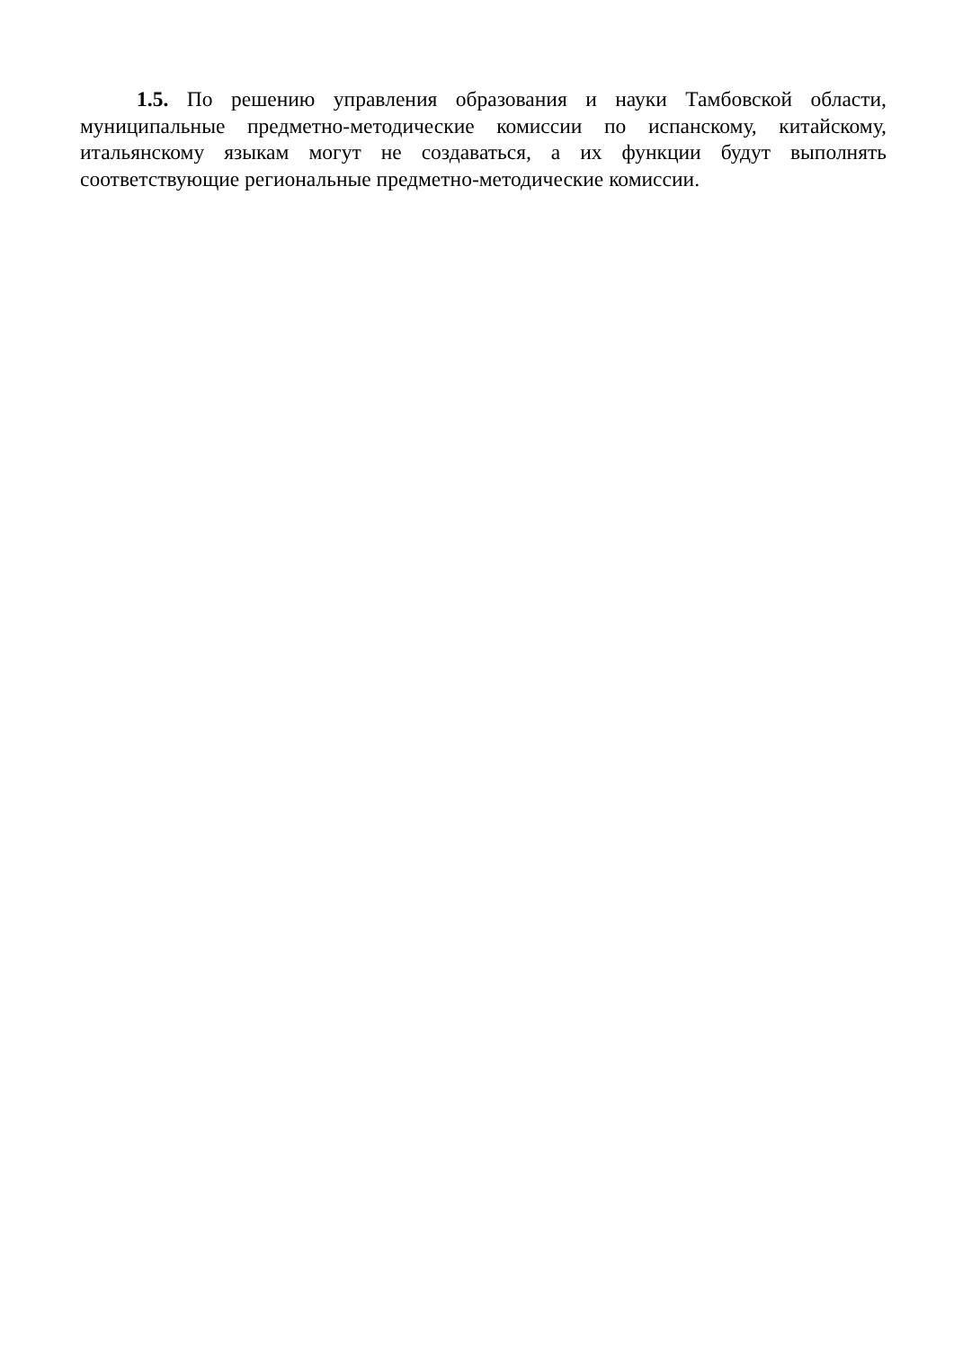1.5. По решению управления образования и науки Тамбовской области, муниципальные предметно-методические комиссии по испанскому, китайскому, итальянскому языкам могут не создаваться, а их функции будут выполнять соответствующие региональные предметно-методические комиссии.